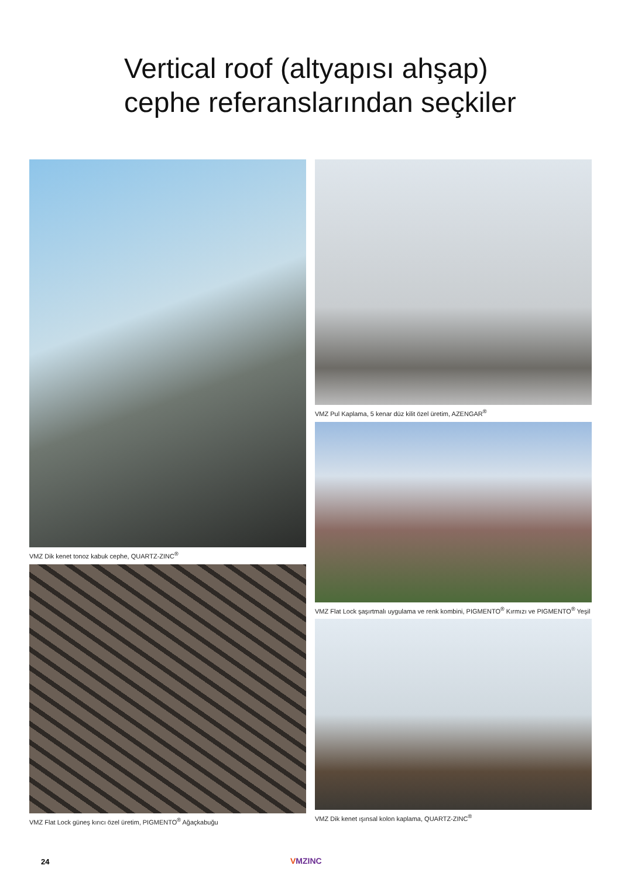Vertical roof (altyapısı ahşap)
cephe referanslarından seçkiler
VMZ Dik kenet tonoz kabuk cephe, QUARTZ-ZINC<sup>®</sup>
VMZ Flat Lock güneş kırıcı özel üretim, PIGMENTO<sup>®</sup> Ağaçkabuğu
VMZ Pul Kaplama, 5 kenar düz kilit özel üretim, AZENGAR<sup>®</sup>
VMZ Flat Lock şaşırtmalı uygulama ve renk kombini, PIGMENTO<sup>®</sup> Kırmızı ve PIGMENTO<sup>®</sup> Yeşil
VMZ Dik kenet ışınsal kolon kaplama, QUARTZ-ZINC<sup>®</sup>
24 VMZINC